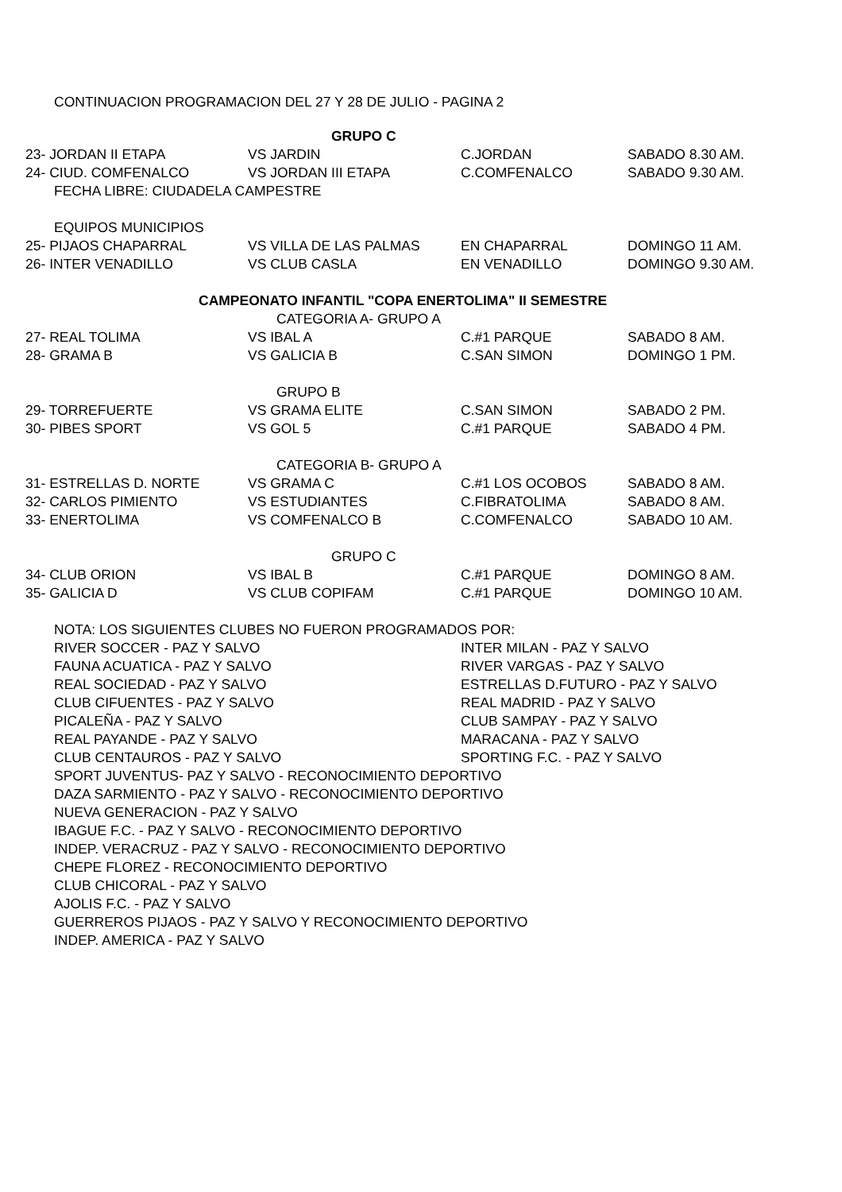| CONTINUACION PROGRAMACION DEL 27 Y 28 DE JULIO - PAGINA 2 | | | |
| | GRUPO C | | |
| 23- JORDAN II ETAPA | VS JARDIN | C.JORDAN | SABADO 8.30 AM. |
| 24- CIUD. COMFENALCO | VS JORDAN III ETAPA | C.COMFENALCO | SABADO 9.30 AM. |
| FECHA LIBRE: CIUDADELA CAMPESTRE | | | |
| EQUIPOS MUNICIPIOS | | | |
| 25- PIJAOS CHAPARRAL | VS VILLA DE LAS PALMAS | EN CHAPARRAL | DOMINGO 11 AM. |
| 26- INTER VENADILLO | VS CLUB CASLA | EN VENADILLO | DOMINGO 9.30 AM. |
| CAMPEONATO INFANTIL "COPA ENERTOLIMA" II SEMESTRE | | | |
| | CATEGORIA A- GRUPO A | | |
| 27- REAL TOLIMA | VS IBAL A | C.#1 PARQUE | SABADO 8 AM. |
| 28- GRAMA B | VS GALICIA B | C.SAN SIMON | DOMINGO 1 PM. |
| | GRUPO B | | |
| 29- TORREFUERTE | VS GRAMA ELITE | C.SAN SIMON | SABADO 2 PM. |
| 30- PIBES SPORT | VS GOL 5 | C.#1 PARQUE | SABADO 4 PM. |
| | CATEGORIA B- GRUPO A | | |
| 31- ESTRELLAS D. NORTE | VS GRAMA C | C.#1 LOS OCOBOS | SABADO 8 AM. |
| 32- CARLOS PIMIENTO | VS ESTUDIANTES | C.FIBRATOLIMA | SABADO 8 AM. |
| 33- ENERTOLIMA | VS COMFENALCO B | C.COMFENALCO | SABADO 10 AM. |
| | GRUPO C | | |
| 34- CLUB ORION | VS IBAL B | C.#1 PARQUE | DOMINGO 8 AM. |
| 35- GALICIA D | VS CLUB COPIFAM | C.#1 PARQUE | DOMINGO 10 AM. |
| NOTA: LOS SIGUIENTES CLUBES NO FUERON PROGRAMADOS POR: | | | |
| RIVER SOCCER - PAZ Y SALVO | | INTER MILAN - PAZ Y SALVO | |
| FAUNA ACUATICA - PAZ Y SALVO | | RIVER VARGAS - PAZ Y SALVO | |
| REAL SOCIEDAD - PAZ Y SALVO | | ESTRELLAS D.FUTURO - PAZ Y SALVO | |
| CLUB CIFUENTES - PAZ Y SALVO | | REAL MADRID - PAZ Y SALVO | |
| PICALEÑA - PAZ Y SALVO | | CLUB SAMPAY - PAZ Y SALVO | |
| REAL PAYANDE - PAZ Y SALVO | | MARACANA - PAZ Y SALVO | |
| CLUB CENTAUROS - PAZ Y SALVO | | SPORTING F.C. - PAZ Y SALVO | |
| SPORT JUVENTUS- PAZ Y SALVO - RECONOCIMIENTO DEPORTIVO | | | |
| DAZA SARMIENTO - PAZ Y SALVO - RECONOCIMIENTO DEPORTIVO | | | |
| NUEVA GENERACION - PAZ Y SALVO | | | |
| IBAGUE F.C. - PAZ Y SALVO - RECONOCIMIENTO DEPORTIVO | | | |
| INDEP. VERACRUZ - PAZ Y SALVO - RECONOCIMIENTO DEPORTIVO | | | |
| CHEPE FLOREZ - RECONOCIMIENTO DEPORTIVO | | | |
| CLUB CHICORAL - PAZ Y SALVO | | | |
| AJOLIS F.C. - PAZ Y SALVO | | | |
| GUERREROS PIJAOS - PAZ Y SALVO Y RECONOCIMIENTO DEPORTIVO | | | |
| INDEP. AMERICA - PAZ Y SALVO | | | |